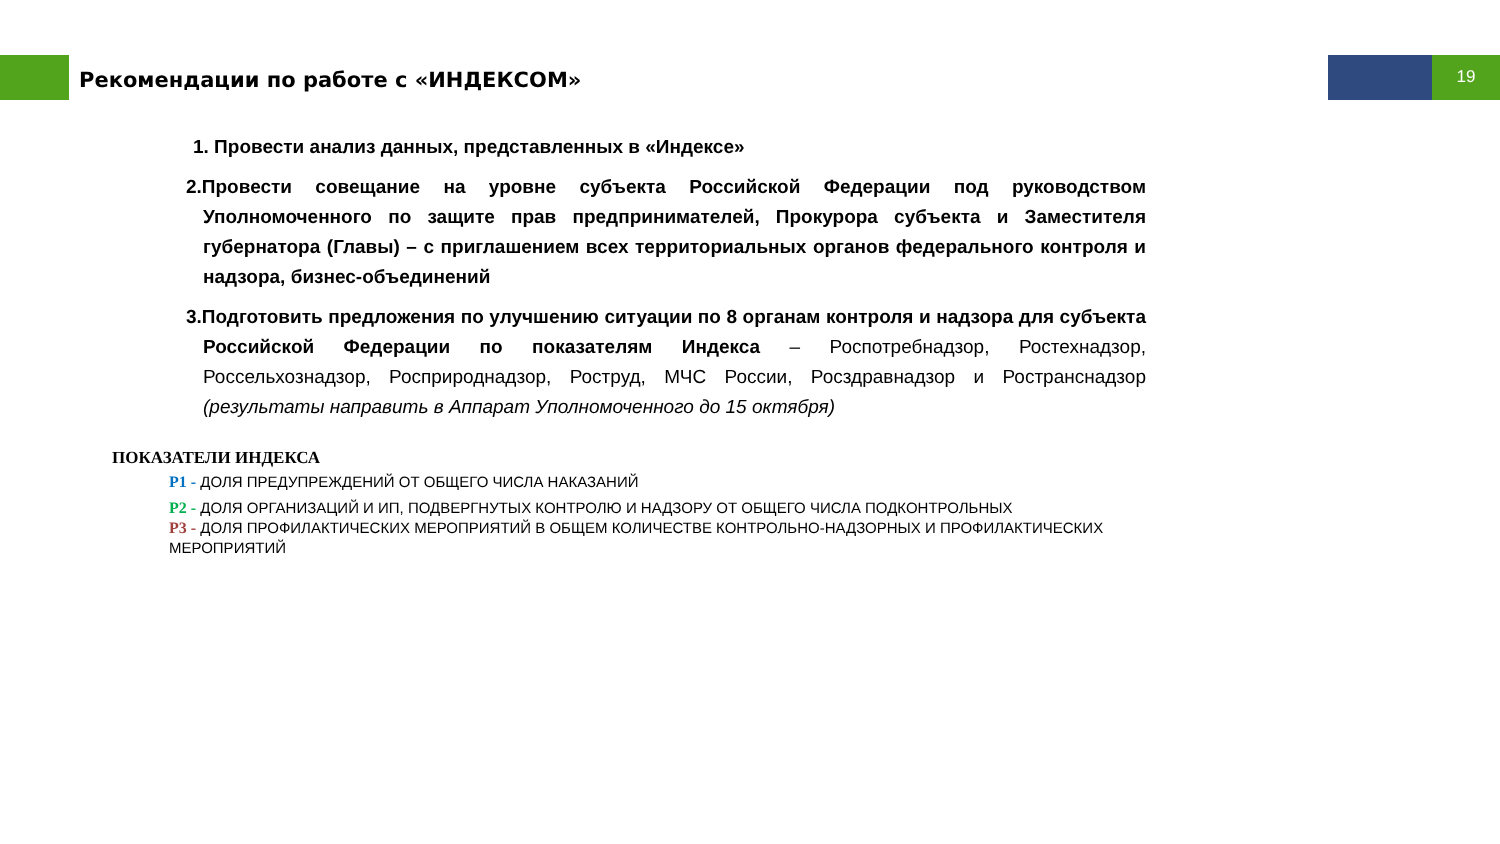19
Рекомендации по работе с «ИНДЕКСОМ»
1. Провести анализ данных, представленных в «Индексе»
2.Провести совещание на уровне субъекта Российской Федерации под руководством Уполномоченного по защите прав предпринимателей, Прокурора субъекта и Заместителя губернатора (Главы) – с приглашением всех территориальных органов федерального контроля и надзора, бизнес-объединений
3.Подготовить предложения по улучшению ситуации по 8 органам контроля и надзора для субъекта Российской Федерации по показателям Индекса – Роспотребнадзор, Ростехнадзор, Россельхознадзор, Росприроднадзор, Роструд, МЧС России, Росздравнадзор и Ространснадзор (результаты направить в Аппарат Уполномоченного до 15 октября)
ПОКАЗАТЕЛИ ИНДЕКСА
P1 - ДОЛЯ ПРЕДУПРЕЖДЕНИЙ ОТ ОБЩЕГО ЧИСЛА НАКАЗАНИЙ
P2 - ДОЛЯ ОРГАНИЗАЦИЙ И ИП, ПОДВЕРГНУТЫХ КОНТРОЛЮ И НАДЗОРУ ОТ ОБЩЕГО ЧИСЛА ПОДКОНТРОЛЬНЫХ
P3 - ДОЛЯ ПРОФИЛАКТИЧЕСКИХ МЕРОПРИЯТИЙ В ОБЩЕМ КОЛИЧЕСТВЕ КОНТРОЛЬНО-НАДЗОРНЫХ И ПРОФИЛАКТИЧЕСКИХ МЕРОПРИЯТИЙ